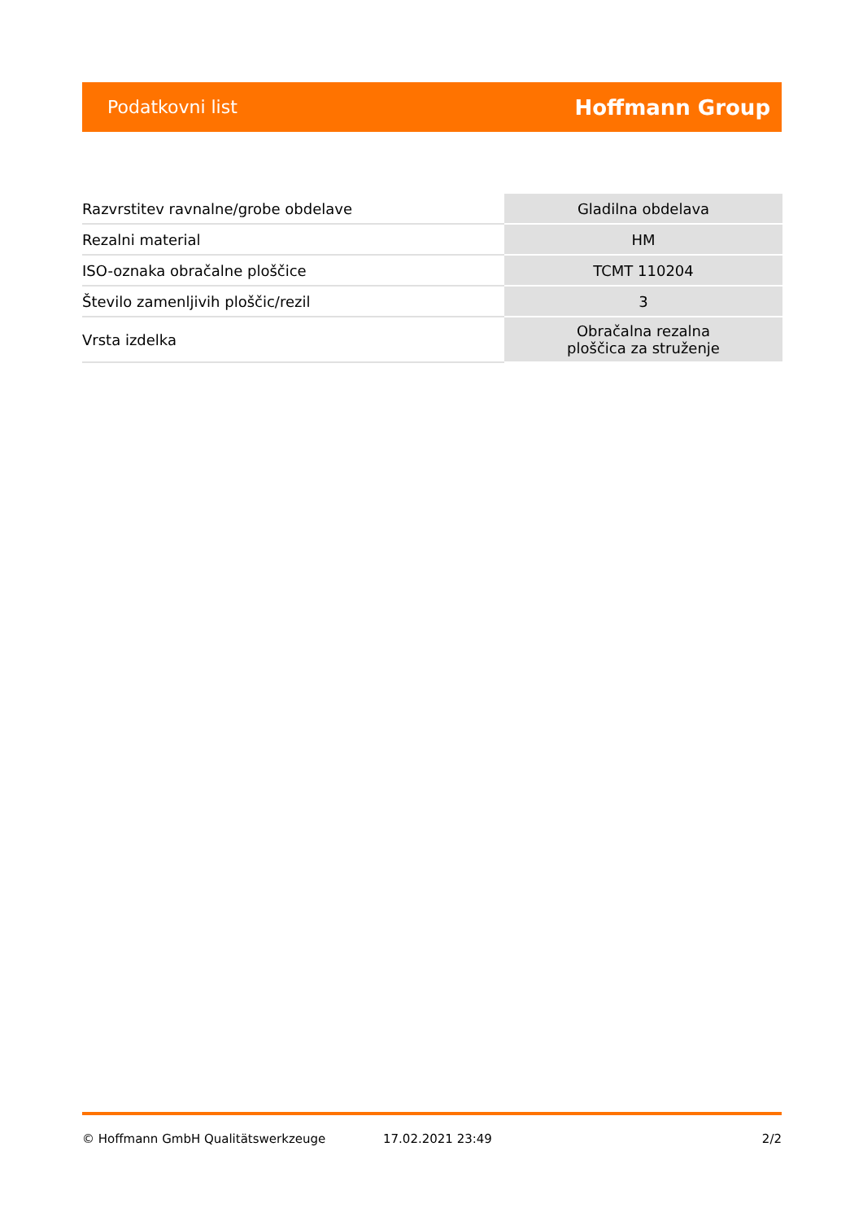Podatkovni list Hoffmann Group
| Razvrstitev ravnalne/grobe obdelave | Gladilna obdelava |
| Rezalni material | HM |
| ISO-oznaka obračalne ploščice | TCMT 110204 |
| Število zamenljivih ploščic/rezil | 3 |
| Vrsta izdelka | Obračalna rezalna ploščica za struženje |
© Hoffmann GmbH Qualitätswerkzeuge 17.02.2021 23:49 2/2